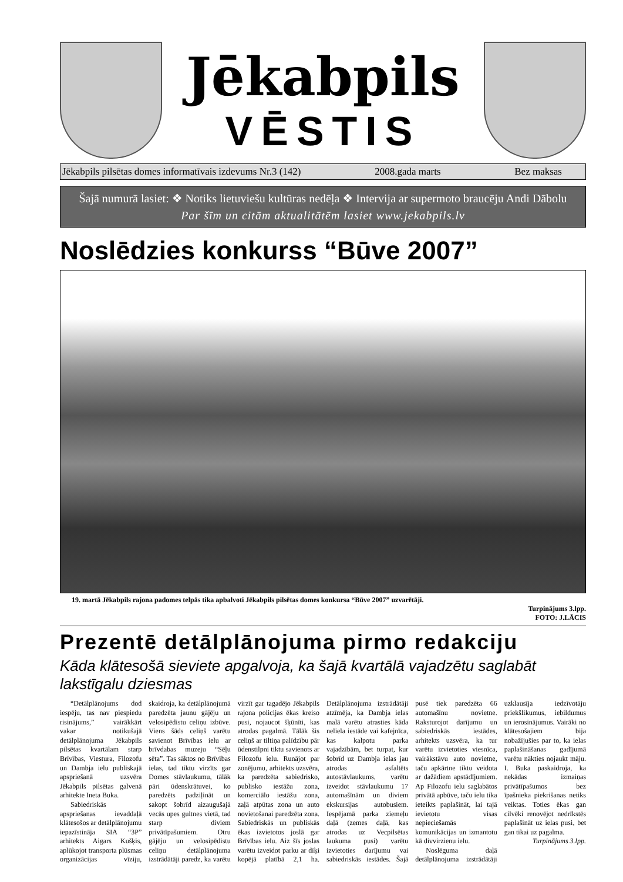Jēkabpils
VĒSTIS
Jēkabpils pilsētas domes informatīvais izdevums Nr.3 (142) 2008.gada marts Bez maksas
Šajā numurā lasiet: ❖ Notiks lietuviešu kultūras nedēļa ❖ Intervija ar supermoto braucēju Andi Dābolu
Par šīm un citām aktualitātēm lasiet www.jekabpils.lv
Noslēdzies konkurss “Būve 2007”
19. martā Jēkabpils rajona padomes telpās tika apbalvoti Jēkabpils pilsētas domes konkursa “Būve 2007” uzvarētāji.
Turpinājums 3.lpp.
FOTO: J.LĀCIS
Prezentē detālplānojuma pirmo redakciju
Kāda klātesošā sieviete apgalvoja, ka šajā kvartālā vajadzētu saglabāt lakstīgalu dziesmas
“Detālplānojums dod iespēju, tas nav piespiedu risinājums,” vairākkārt vakar notikušajā detālplānojuma Jēkabpils pilsētas kvartālam starp Brīvības, Viestura, Filozofu un Dambja ielu publiskajā apspriešanā uzsvēra Jēkabpils pilsētas galvenā arhitekte Ineta Buka.
Sabiedriskās apspriešanas ievaddaļā klātesošos ar detālplānojumu iepazīstināja SIA “3P” arhitekts Aigars Kušķis, aplūkojot transporta plūsmas organizācijas vīziju, skaidroja, ka detālplānojumā paredzēta jaunu gājēju un velosipēdistu celiņu izbūve. Viens šāds celiņš varētu savienot Brīvības ielu ar brīvdabas muzeju “Sēļu sēta”. Tas sāktos no Brīvības ielas, tad tiktu virzīts gar Domes stāvlaukumu, tālāk pāri ūdenskrātuvei, ko paredzēts padziļināt un sakopt šobrīd aizaugušajā vecās upes gultnes vietā, tad starp diviem privātīpašumiem. Otru gājēju un velosipēdistu celiņu detālplānojuma izstrādātāji paredz, ka varētu virzīt gar tagadējo Jēkabpils rajona policijas ēkas kreiso pusi, nojaucot šķūnīti, kas atrodas pagalmā. Tālāk šis celiņš ar tiltiņa palīdzību pār ūdenstilpni tiktu savienots ar Filozofu ielu. Runājot par zonējumu, arhitekts uzsvēra, ka paredzēta sabiedrisko, publisko iestāžu zona, komerciālo iestāžu zona, zaļā atpūtas zona un auto novietošanai paredzēta zona. Sabiedriskās un publiskās ēkas izvietotos joslā gar Brīvības ielu. Aiz šīs joslas varētu izveidot parku ar dīķi kopējā platībā 2,1 ha. Detālplānojuma izstrādātāji atzīmēja, ka Dambja ielas malā varētu atrasties kāda neliela iestāde vai kafejnīca, kas kalpotu parka vajadzībām, bet turpat, kur šobrīd uz Dambja ielas jau atrodas asfaltēts autostāvlaukums, varētu izveidot stāvlaukumu 17 automašīnām un diviem ekskursijas autobusiem. Iespējamā parka ziemeļu daļā (zemes daļā, kas atrodas uz Vecpilsētas laukuma pusi) varētu izvietoties darījumu vai sabiedriskās iestādes. Šajā pusē tiek paredzēta 66 automašīnu novietne. Raksturojot darījumu un sabiedriskās iestādes, arhitekts uzsvēra, ka tur varētu izvietoties viesnīca, vairākstāvu auto novietne, taču apkārtne tiktu veidota ar dažādiem apstādījumiem. Ap Filozofu ielu saglabātos privātā apbūve, taču ielu tika ieteikts paplašināt, lai tajā ievietotu visas nepieciešamās komunikācijas un izmantotu kā divvirzienu ielu.
Noslēguma daļā detālplānojuma izstrādātāji uzklausīja iedzīvotāju priekšlikumus, iebildumus un ierosinājumus. Vairāki no klātesošajiem bija nobažījušies par to, ka ielas paplašināšanas gadījumā varētu nākties nojaukt māju. I. Buka paskaidroja, ka nekādas izmaiņas privātīpašumos bez īpašnieka piekrišanas netiks veiktas. Toties ēkas gan cilvēki renovējot nedrīkstēs paplašināt uz ielas pusi, bet gan tikai uz pagalma.
Turpinājums 3.lpp.